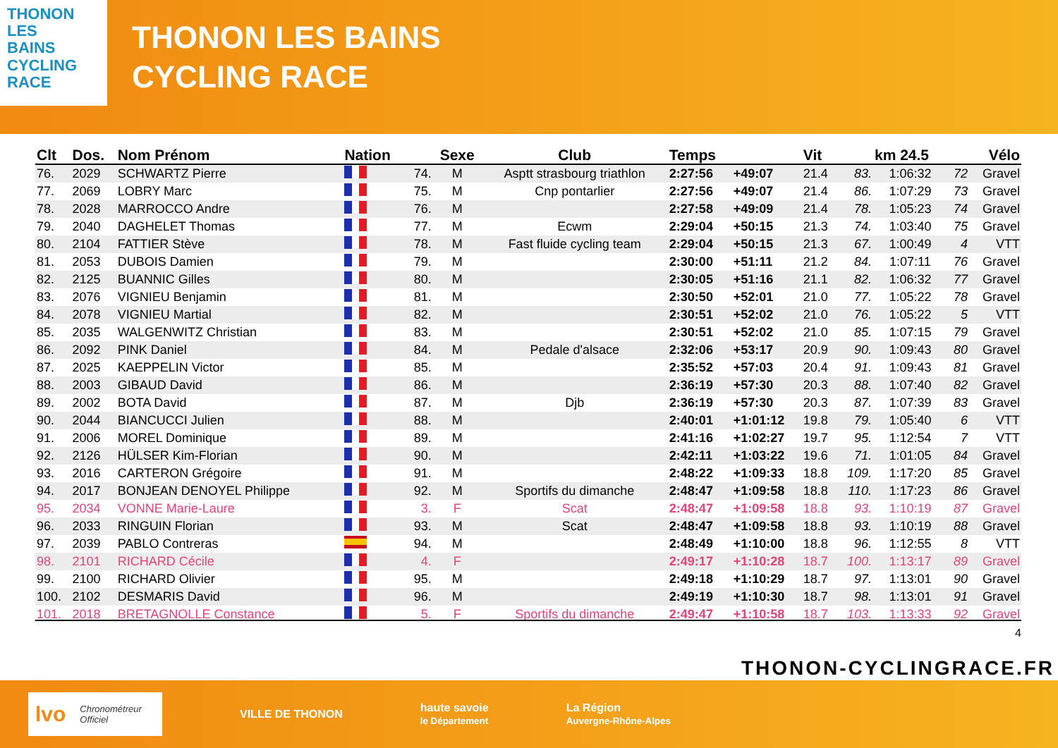THONON
LES
BAINS
CYCLING
RACE
THONON LES BAINS
CYCLING RACE
| Clt | Dos. | Nom Prénom | Nation | | Sexe | Club | Temps | | Vit | | km 24.5 | | Vélo |
| --- | --- | --- | --- | --- | --- | --- | --- | --- | --- | --- | --- | --- | --- |
| 76. | 2029 | SCHWARTZ Pierre | | 74. | M | Asptt strasbourg triathlon | 2:27:56 | +49:07 | 21.4 | 83. | 1:06:32 | 72 | Gravel |
| 77. | 2069 | LOBRY Marc | | 75. | M | Cnp pontarlier | 2:27:56 | +49:07 | 21.4 | 86. | 1:07:29 | 73 | Gravel |
| 78. | 2028 | MARROCCO Andre | | 76. | M | | 2:27:58 | +49:09 | 21.4 | 78. | 1:05:23 | 74 | Gravel |
| 79. | 2040 | DAGHELET Thomas | | 77. | M | Ecwm | 2:29:04 | +50:15 | 21.3 | 74. | 1:03:40 | 75 | Gravel |
| 80. | 2104 | FATTIER Stève | | 78. | M | Fast fluide cycling team | 2:29:04 | +50:15 | 21.3 | 67. | 1:00:49 | 4 | VTT |
| 81. | 2053 | DUBOIS Damien | | 79. | M | | 2:30:00 | +51:11 | 21.2 | 84. | 1:07:11 | 76 | Gravel |
| 82. | 2125 | BUANNIC Gilles | | 80. | M | | 2:30:05 | +51:16 | 21.1 | 82. | 1:06:32 | 77 | Gravel |
| 83. | 2076 | VIGNIEU Benjamin | | 81. | M | | 2:30:50 | +52:01 | 21.0 | 77. | 1:05:22 | 78 | Gravel |
| 84. | 2078 | VIGNIEU Martial | | 82. | M | | 2:30:51 | +52:02 | 21.0 | 76. | 1:05:22 | 5 | VTT |
| 85. | 2035 | WALGENWITZ Christian | | 83. | M | | 2:30:51 | +52:02 | 21.0 | 85. | 1:07:15 | 79 | Gravel |
| 86. | 2092 | PINK Daniel | | 84. | M | Pedale d'alsace | 2:32:06 | +53:17 | 20.9 | 90. | 1:09:43 | 80 | Gravel |
| 87. | 2025 | KAEPPELIN Victor | | 85. | M | | 2:35:52 | +57:03 | 20.4 | 91. | 1:09:43 | 81 | Gravel |
| 88. | 2003 | GIBAUD David | | 86. | M | | 2:36:19 | +57:30 | 20.3 | 88. | 1:07:40 | 82 | Gravel |
| 89. | 2002 | BOTA David | | 87. | M | Djb | 2:36:19 | +57:30 | 20.3 | 87. | 1:07:39 | 83 | Gravel |
| 90. | 2044 | BIANCUCCI Julien | | 88. | M | | 2:40:01 | +1:01:12 | 19.8 | 79. | 1:05:40 | 6 | VTT |
| 91. | 2006 | MOREL Dominique | | 89. | M | | 2:41:16 | +1:02:27 | 19.7 | 95. | 1:12:54 | 7 | VTT |
| 92. | 2126 | HÜLSER Kim-Florian | | 90. | M | | 2:42:11 | +1:03:22 | 19.6 | 71. | 1:01:05 | 84 | Gravel |
| 93. | 2016 | CARTERON Grégoire | | 91. | M | | 2:48:22 | +1:09:33 | 18.8 | 109. | 1:17:20 | 85 | Gravel |
| 94. | 2017 | BONJEAN DENOYEL Philippe | | 92. | M | Sportifs du dimanche | 2:48:47 | +1:09:58 | 18.8 | 110. | 1:17:23 | 86 | Gravel |
| 95. | 2034 | VONNE Marie-Laure | | 3. | F | Scat | 2:48:47 | +1:09:58 | 18.8 | 93. | 1:10:19 | 87 | Gravel |
| 96. | 2033 | RINGUIN Florian | | 93. | M | Scat | 2:48:47 | +1:09:58 | 18.8 | 93. | 1:10:19 | 88 | Gravel |
| 97. | 2039 | PABLO Contreras | | 94. | M | | 2:48:49 | +1:10:00 | 18.8 | 96. | 1:12:55 | 8 | VTT |
| 98. | 2101 | RICHARD Cécile | | 4. | F | | 2:49:17 | +1:10:28 | 18.7 | 100. | 1:13:17 | 89 | Gravel |
| 99. | 2100 | RICHARD Olivier | | 95. | M | | 2:49:18 | +1:10:29 | 18.7 | 97. | 1:13:01 | 90 | Gravel |
| 100. | 2102 | DESMARIS David | | 96. | M | | 2:49:19 | +1:10:30 | 18.7 | 98. | 1:13:01 | 91 | Gravel |
| 101. | 2018 | BRETAGNOLLE Constance | | 5. | F | Sportifs du dimanche | 2:49:47 | +1:10:58 | 18.7 | 103. | 1:13:33 | 92 | Gravel |
4
THONON-CYCLINGRACE.FR
lvo Chronométreur
Officiel
VILLE DE THONON
haute savoie
le Département
La Région
Auvergne-Rhône-Alpes